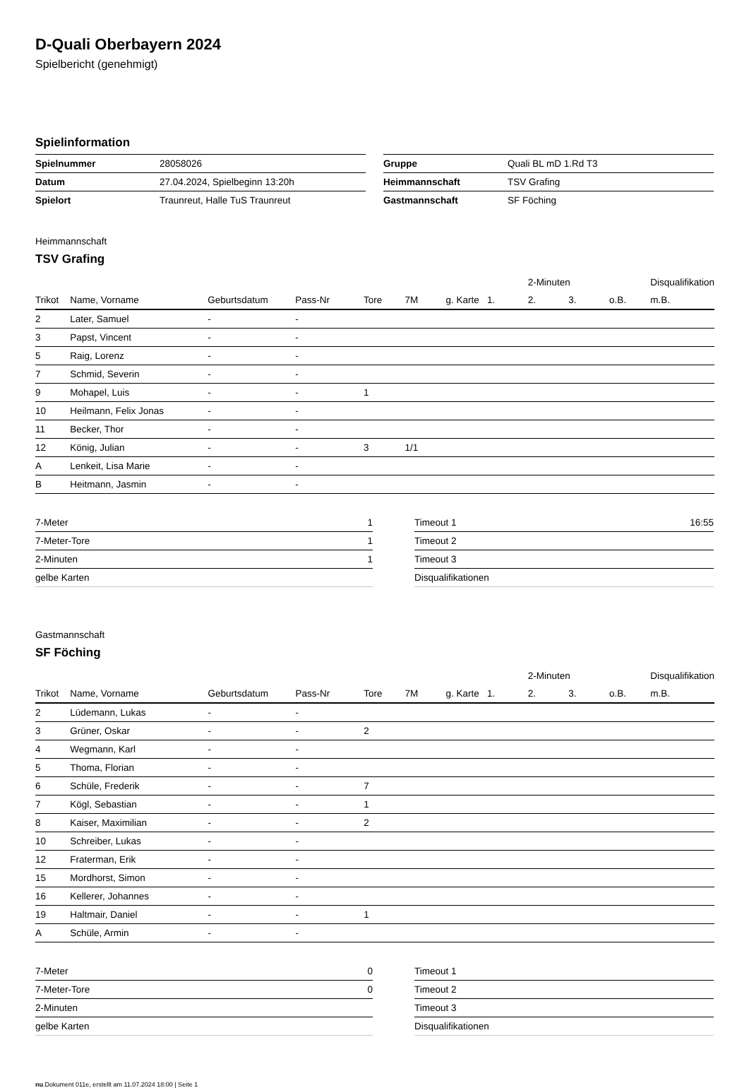D-Quali Oberbayern 2024
Spielbericht (genehmigt)
Spielinformation
| Spielnummer | 28058026 |
| Datum | 27.04.2024, Spielbeginn 13:20h |
| Spielort | Traunreut, Halle TuS Traunreut |
| Gruppe | Quali BL mD 1.Rd T3 |
| Heimmannschaft | TSV Grafing |
| Gastmannschaft | SF Föching |
Heimmannschaft
TSV Grafing
| | | | | | | | | 2-Minuten | | | Disqualifikation |
| --- | --- | --- | --- | --- | --- | --- | --- | --- | --- | --- | --- |
| Trikot | Name, Vorname | Geburtsdatum | Pass-Nr | Tore | 7M | g. Karte | 1. | 2. | 3. | o.B. | m.B. |
| 2 | Later, Samuel | - | - | | | | | | | | |
| 3 | Papst, Vincent | - | - | | | | | | | | |
| 5 | Raig, Lorenz | - | - | | | | | | | | |
| 7 | Schmid, Severin | - | - | | | | | | | | |
| 9 | Mohapel, Luis | - | - | 1 | | | | | | | |
| 10 | Heilmann, Felix Jonas | - | - | | | | | | | | |
| 11 | Becker, Thor | - | - | | | | | | | | |
| 12 | König, Julian | - | - | 3 | 1/1 | | | | | | |
| A | Lenkeit, Lisa Marie | - | - | | | | | | | | |
| B | Heitmann, Jasmin | - | - | | | | | | | | |
| 7-Meter | 1 |
| 7-Meter-Tore | 1 |
| 2-Minuten | 1 |
| gelbe Karten | |
| Timeout 1 | 16:55 |
| Timeout 2 | |
| Timeout 3 | |
| Disqualifikationen | |
Gastmannschaft
SF Föching
| | | | | | | | | 2-Minuten | | | Disqualifikation |
| --- | --- | --- | --- | --- | --- | --- | --- | --- | --- | --- | --- |
| Trikot | Name, Vorname | Geburtsdatum | Pass-Nr | Tore | 7M | g. Karte | 1. | 2. | 3. | o.B. | m.B. |
| 2 | Lüdemann, Lukas | - | - | | | | | | | | |
| 3 | Grüner, Oskar | - | - | 2 | | | | | | | |
| 4 | Wegmann, Karl | - | - | | | | | | | | |
| 5 | Thoma, Florian | - | - | | | | | | | | |
| 6 | Schüle, Frederik | - | - | 7 | | | | | | | |
| 7 | Kögl, Sebastian | - | - | 1 | | | | | | | |
| 8 | Kaiser, Maximilian | - | - | 2 | | | | | | | |
| 10 | Schreiber, Lukas | - | - | | | | | | | | |
| 12 | Fraterman, Erik | - | - | | | | | | | | |
| 15 | Mordhorst, Simon | - | - | | | | | | | | |
| 16 | Kellerer, Johannes | - | - | | | | | | | | |
| 19 | Haltmair, Daniel | - | - | 1 | | | | | | | |
| A | Schüle, Armin | - | - | | | | | | | | |
| 7-Meter | 0 |
| 7-Meter-Tore | 0 |
| 2-Minuten | |
| gelbe Karten | |
| Timeout 1 | |
| Timeout 2 | |
| Timeout 3 | |
| Disqualifikationen | |
nu.Dokument 011e, erstellt am 11.07.2024 18:00 | Seite 1